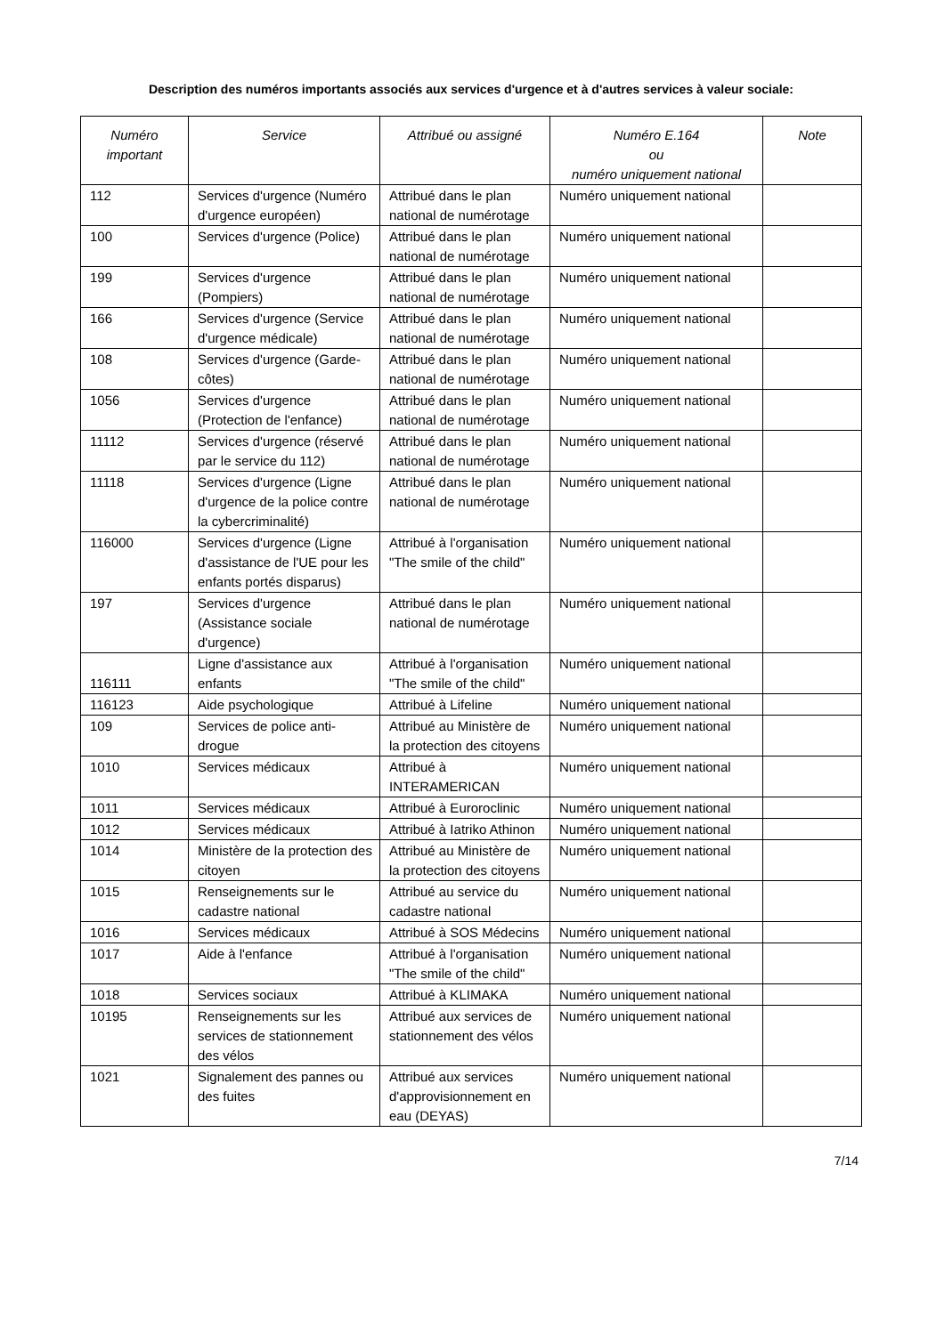Description des numéros importants associés aux services d'urgence et à d'autres services à valeur sociale:
| Numéro important | Service | Attribué ou assigné | Numéro E.164 ou numéro uniquement national | Note |
| --- | --- | --- | --- | --- |
| 112 | Services d'urgence (Numéro d'urgence européen) | Attribué dans le plan national de numérotage | Numéro uniquement national | |
| 100 | Services d'urgence (Police) | Attribué dans le plan national de numérotage | Numéro uniquement national | |
| 199 | Services d'urgence (Pompiers) | Attribué dans le plan national de numérotage | Numéro uniquement national | |
| 166 | Services d'urgence (Service d'urgence médicale) | Attribué dans le plan national de numérotage | Numéro uniquement national | |
| 108 | Services d'urgence (Garde-côtes) | Attribué dans le plan national de numérotage | Numéro uniquement national | |
| 1056 | Services d'urgence (Protection de l'enfance) | Attribué dans le plan national de numérotage | Numéro uniquement national | |
| 11112 | Services d'urgence (réservé par le service du 112) | Attribué dans le plan national de numérotage | Numéro uniquement national | |
| 11118 | Services d'urgence (Ligne d'urgence de la police contre la cybercriminalité) | Attribué dans le plan national de numérotage | Numéro uniquement national | |
| 116000 | Services d'urgence (Ligne d'assistance de l'UE pour les enfants portés disparus) | Attribué à l'organisation "The smile of the child" | Numéro uniquement national | |
| 197 | Services d'urgence (Assistance sociale d'urgence) | Attribué dans le plan national de numérotage | Numéro uniquement national | |
| 116111 | Ligne d'assistance aux enfants | Attribué à l'organisation "The smile of the child" | Numéro uniquement national | |
| 116123 | Aide psychologique | Attribué à Lifeline | Numéro uniquement national | |
| 109 | Services de police anti-drogue | Attribué au Ministère de la protection des citoyens | Numéro uniquement national | |
| 1010 | Services médicaux | Attribué à INTERAMERICAN | Numéro uniquement national | |
| 1011 | Services médicaux | Attribué à Euroroclinic | Numéro uniquement national | |
| 1012 | Services médicaux | Attribué à Iatriko Athinon | Numéro uniquement national | |
| 1014 | Ministère de la protection des citoyen | Attribué au Ministère de la protection des citoyens | Numéro uniquement national | |
| 1015 | Renseignements sur le cadastre national | Attribué au service du cadastre national | Numéro uniquement national | |
| 1016 | Services médicaux | Attribué à SOS Médecins | Numéro uniquement national | |
| 1017 | Aide à l'enfance | Attribué à l'organisation "The smile of the child" | Numéro uniquement national | |
| 1018 | Services sociaux | Attribué à KLIMAKA | Numéro uniquement national | |
| 10195 | Renseignements sur les services de stationnement des vélos | Attribué aux services de stationnement des vélos | Numéro uniquement national | |
| 1021 | Signalement des pannes ou des fuites | Attribué aux services d'approvisionnement en eau (DEYAS) | Numéro uniquement national | |
7/14